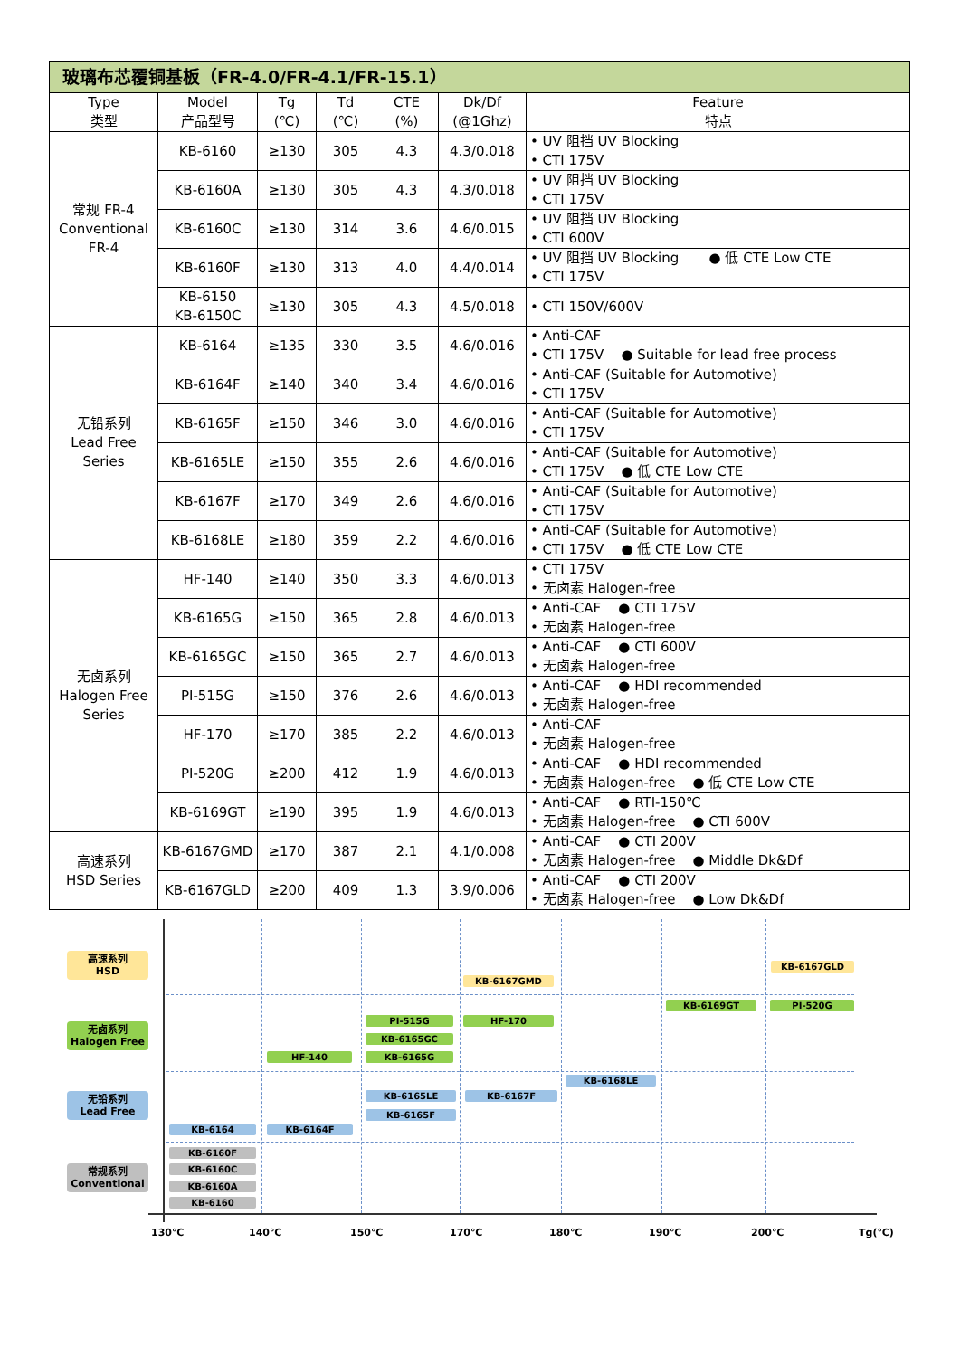| 玻璃布芯覆铜基板（FR-4.0/FR-4.1/FR-15.1） | | | | | | |
| Type 类型 | Model 产品型号 | Tg (℃) | Td (℃) | CTE (%) | Dk/Df (@1Ghz) | Feature 特点 |
| 常规 FR-4 Conventional FR-4 | KB-6160 | ≥130 | 305 | 4.3 | 4.3/0.018 | • UV 阻挡 UV Blocking • CTI 175V |
| | KB-6160A | ≥130 | 305 | 4.3 | 4.3/0.018 | • UV 阻挡 UV Blocking • CTI 175V |
| | KB-6160C | ≥130 | 314 | 3.6 | 4.6/0.015 | • UV 阻挡 UV Blocking • CTI 600V |
| | KB-6160F | ≥130 | 313 | 4.0 | 4.4/0.014 | • UV 阻挡 UV Blocking ● 低 CTE Low CTE • CTI 175V |
| | KB-6150 KB-6150C | ≥130 | 305 | 4.3 | 4.5/0.018 | • CTI 150V/600V |
| 无铅系列 Lead Free Series | KB-6164 | ≥135 | 330 | 3.5 | 4.6/0.016 | • Anti-CAF • CTI 175V ● Suitable for lead free process |
| | KB-6164F | ≥140 | 340 | 3.4 | 4.6/0.016 | • Anti-CAF (Suitable for Automotive) • CTI 175V |
| | KB-6165F | ≥150 | 346 | 3.0 | 4.6/0.016 | • Anti-CAF (Suitable for Automotive) • CTI 175V |
| | KB-6165LE | ≥150 | 355 | 2.6 | 4.6/0.016 | • Anti-CAF (Suitable for Automotive) • CTI 175V ● 低 CTE Low CTE |
| | KB-6167F | ≥170 | 349 | 2.6 | 4.6/0.016 | • Anti-CAF (Suitable for Automotive) • CTI 175V |
| | KB-6168LE | ≥180 | 359 | 2.2 | 4.6/0.016 | • Anti-CAF (Suitable for Automotive) • CTI 175V ● 低 CTE Low CTE |
| 无卤系列 Halogen Free Series | HF-140 | ≥140 | 350 | 3.3 | 4.6/0.013 | • CTI 175V • 无卤素 Halogen-free |
| | KB-6165G | ≥150 | 365 | 2.8 | 4.6/0.013 | • Anti-CAF ● CTI 175V • 无卤素 Halogen-free |
| | KB-6165GC | ≥150 | 365 | 2.7 | 4.6/0.013 | • Anti-CAF ● CTI 600V • 无卤素 Halogen-free |
| | PI-515G | ≥150 | 376 | 2.6 | 4.6/0.013 | • Anti-CAF ● HDI recommended • 无卤素 Halogen-free |
| | HF-170 | ≥170 | 385 | 2.2 | 4.6/0.013 | • Anti-CAF • 无卤素 Halogen-free |
| | PI-520G | ≥200 | 412 | 1.9 | 4.6/0.013 | • Anti-CAF ● HDI recommended • 无卤素 Halogen-free ● 低 CTE Low CTE |
| | KB-6169GT | ≥190 | 395 | 1.9 | 4.6/0.013 | • Anti-CAF ● RTI-150℃ • 无卤素 Halogen-free ● CTI 600V |
| 高速系列 HSD Series | KB-6167GMD | ≥170 | 387 | 2.1 | 4.1/0.008 | • Anti-CAF ● CTI 200V • 无卤素 Halogen-free ● Middle Dk&Df |
| | KB-6167GLD | ≥200 | 409 | 1.3 | 3.9/0.006 | • Anti-CAF ● CTI 200V • 无卤素 Halogen-free ● Low Dk&Df |
高速系列
HSD
无卤系列
Halogen Free
无铅系列
Lead Free
常规系列
Conventional
KB-6167GMD
KB-6167GLD
KB-6169GT PI-520G
PI-515G HF-170
KB-6165GC
HF-140 KB-6165G
KB-6168LE
KB-6165LE KB-6167F
KB-6165F
KB-6164 KB-6164F
KB-6160F
KB-6160C
KB-6160A
KB-6160
130℃ 140℃ 150℃ 170℃ 180℃ 190℃ 200℃ Tg(℃)